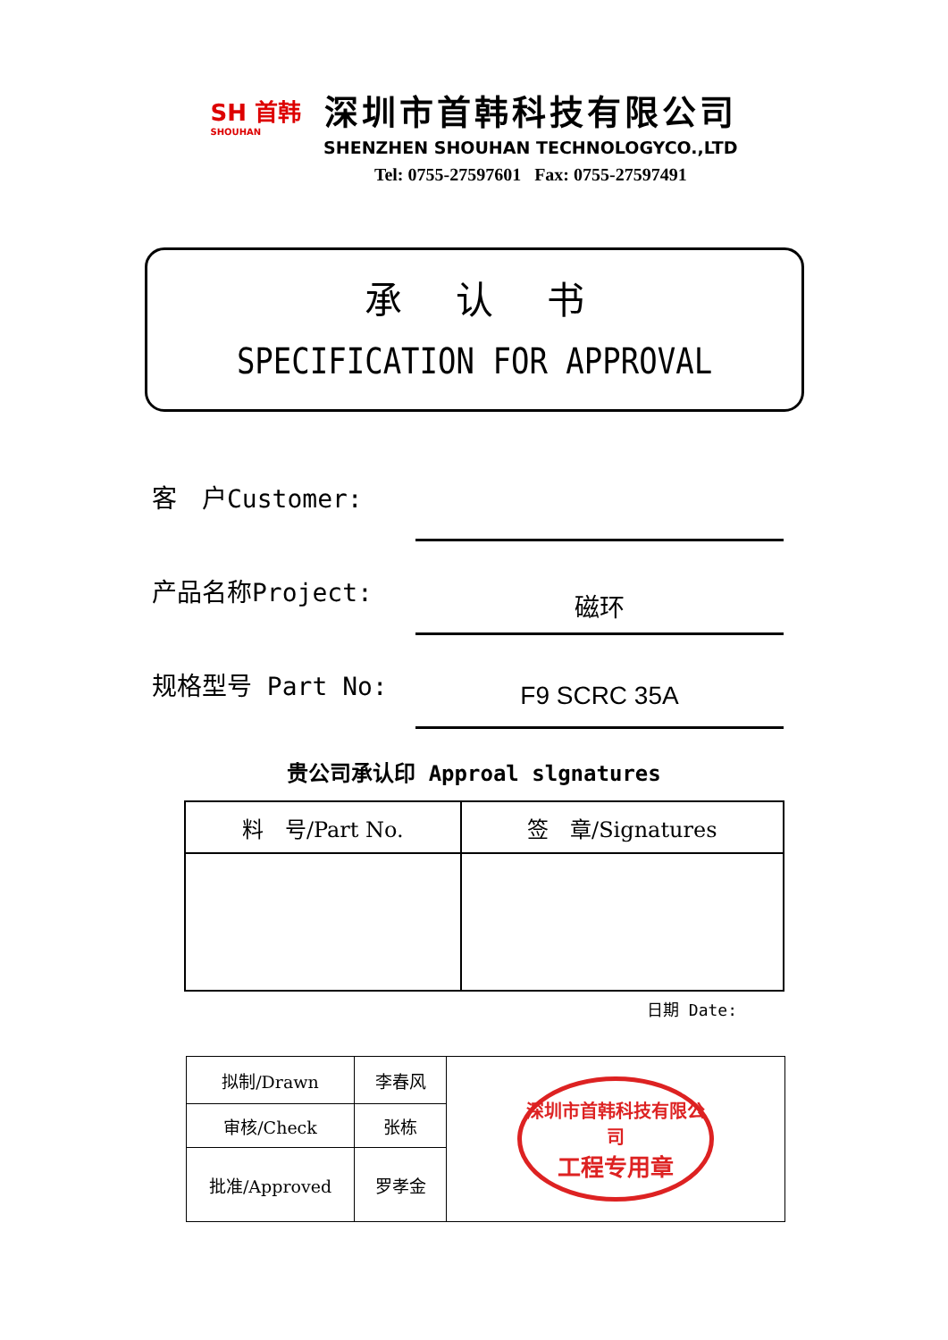SH 首韩
SHOUHAN
深圳市首韩科技有限公司
SHENZHEN SHOUHAN TECHNOLOGYCO.,LTD
Tel: 0755-27597601 Fax: 0755-27597491
承认书
SPECIFICATION FOR APPROVAL
客　户Customer:
产品名称Project:
磁环
规格型号 Part No:
F9 SCRC 35A
贵公司承认印 Approal slgnatures
| 料 号/Part No. | 签 章/Signatures |
| --- | --- |
日期 Date:
| 拟制/Drawn | 李春风 | 深圳市首韩科技有限公司 工程专用章 |
| 审核/Check | 张栋 | |
| 批准/Approved | 罗孝金 | |